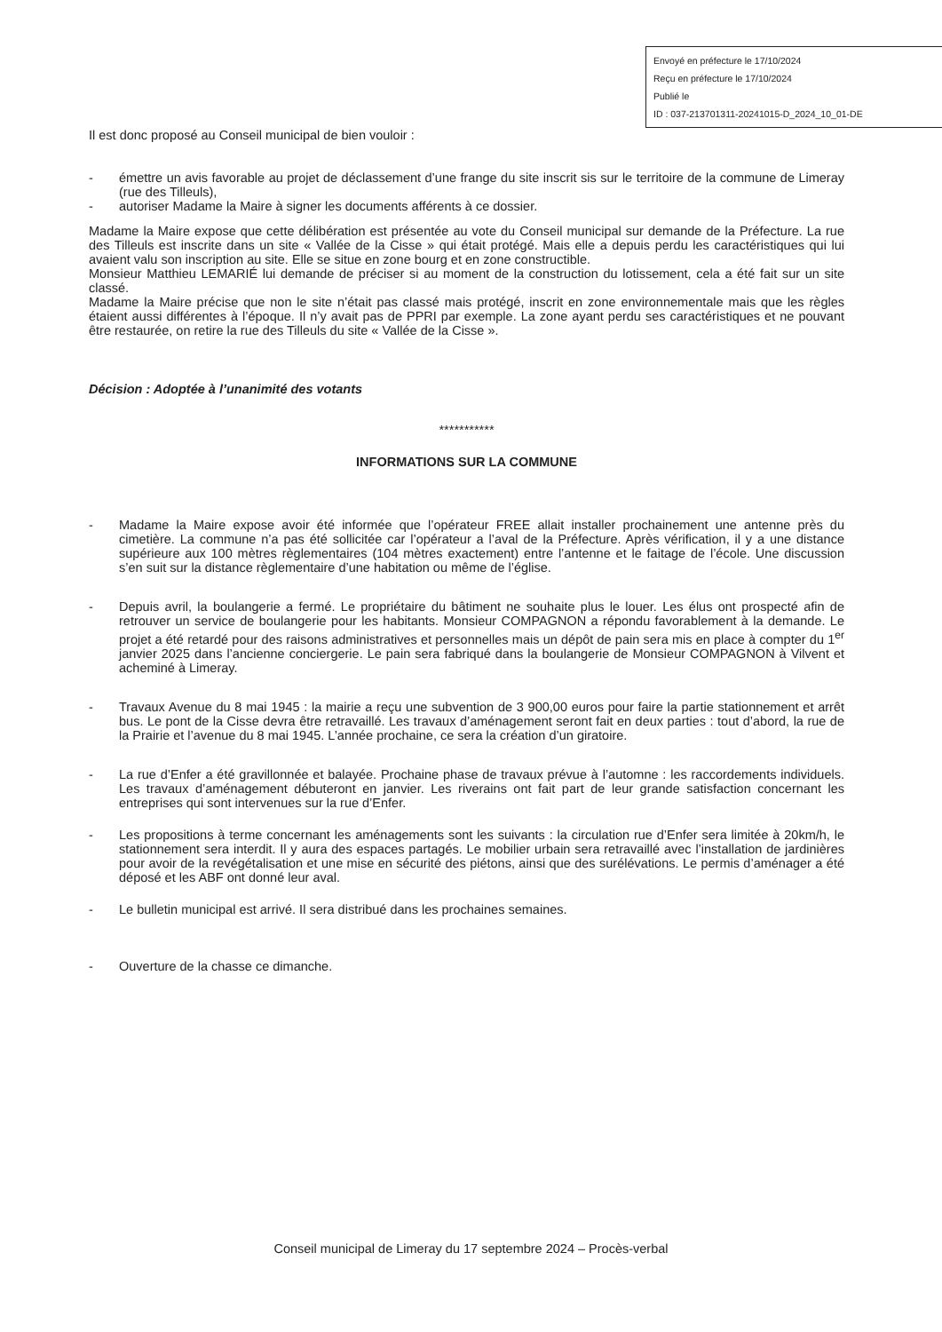Envoyé en préfecture le 17/10/2024
Reçu en préfecture le 17/10/2024
Publié le
ID : 037-213701311-20241015-D_2024_10_01-DE
Il est donc proposé au Conseil municipal de bien vouloir :
- émettre un avis favorable au projet de déclassement d’une frange du site inscrit sis sur le territoire de la commune de Limeray (rue des Tilleuls),
- autoriser Madame la Maire à signer les documents afférents à ce dossier.
Madame la Maire expose que cette délibération est présentée au vote du Conseil municipal sur demande de la Préfecture. La rue des Tilleuls est inscrite dans un site « Vallée de la Cisse » qui était protégé. Mais elle a depuis perdu les caractéristiques qui lui avaient valu son inscription au site. Elle se situe en zone bourg et en zone constructible.
Monsieur Matthieu LEMARIÉ lui demande de préciser si au moment de la construction du lotissement, cela a été fait sur un site classé.
Madame la Maire précise que non le site n’était pas classé mais protégé, inscrit en zone environnementale mais que les règles étaient aussi différentes à l’époque. Il n’y avait pas de PPRI par exemple. La zone ayant perdu ses caractéristiques et ne pouvant être restaurée, on retire la rue des Tilleuls du site « Vallée de la Cisse ».
Décision : Adoptée à l’unanimité des votants
***********
INFORMATIONS SUR LA COMMUNE
- Madame la Maire expose avoir été informée que l’opérateur FREE allait installer prochainement une antenne près du cimetière. La commune n’a pas été sollicitée car l’opérateur a l’aval de la Préfecture. Après vérification, il y a une distance supérieure aux 100 mètres règlementaires (104 mètres exactement) entre l’antenne et le faitage de l’école. Une discussion s’en suit sur la distance règlementaire d’une habitation ou même de l’église.
- Depuis avril, la boulangerie a fermé. Le propriétaire du bâtiment ne souhaite plus le louer. Les élus ont prospecté afin de retrouver un service de boulangerie pour les habitants. Monsieur COMPAGNON a répondu favorablement à la demande. Le projet a été retardé pour des raisons administratives et personnelles mais un dépôt de pain sera mis en place à compter du 1<sup>er</sup> janvier 2025 dans l’ancienne conciergerie. Le pain sera fabriqué dans la boulangerie de Monsieur COMPAGNON à Vilvent et acheminé à Limeray.
- Travaux Avenue du 8 mai 1945 : la mairie a reçu une subvention de 3 900,00 euros pour faire la partie stationnement et arrêt bus. Le pont de la Cisse devra être retravaillé. Les travaux d’aménagement seront fait en deux parties : tout d’abord, la rue de la Prairie et l’avenue du 8 mai 1945. L’année prochaine, ce sera la création d’un giratoire.
- La rue d’Enfer a été gravillonnée et balayée. Prochaine phase de travaux prévue à l’automne : les raccordements individuels. Les travaux d’aménagement débuteront en janvier. Les riverains ont fait part de leur grande satisfaction concernant les entreprises qui sont intervenues sur la rue d’Enfer.
- Les propositions à terme concernant les aménagements sont les suivants : la circulation rue d’Enfer sera limitée à 20km/h, le stationnement sera interdit. Il y aura des espaces partagés. Le mobilier urbain sera retravaillé avec l’installation de jardinières pour avoir de la revégétalisation et une mise en sécurité des piétons, ainsi que des surélévations. Le permis d’aménager a été déposé et les ABF ont donné leur aval.
- Le bulletin municipal est arrivé. Il sera distribué dans les prochaines semaines.
- Ouverture de la chasse ce dimanche.
Conseil municipal de Limeray du 17 septembre 2024 – Procès-verbal